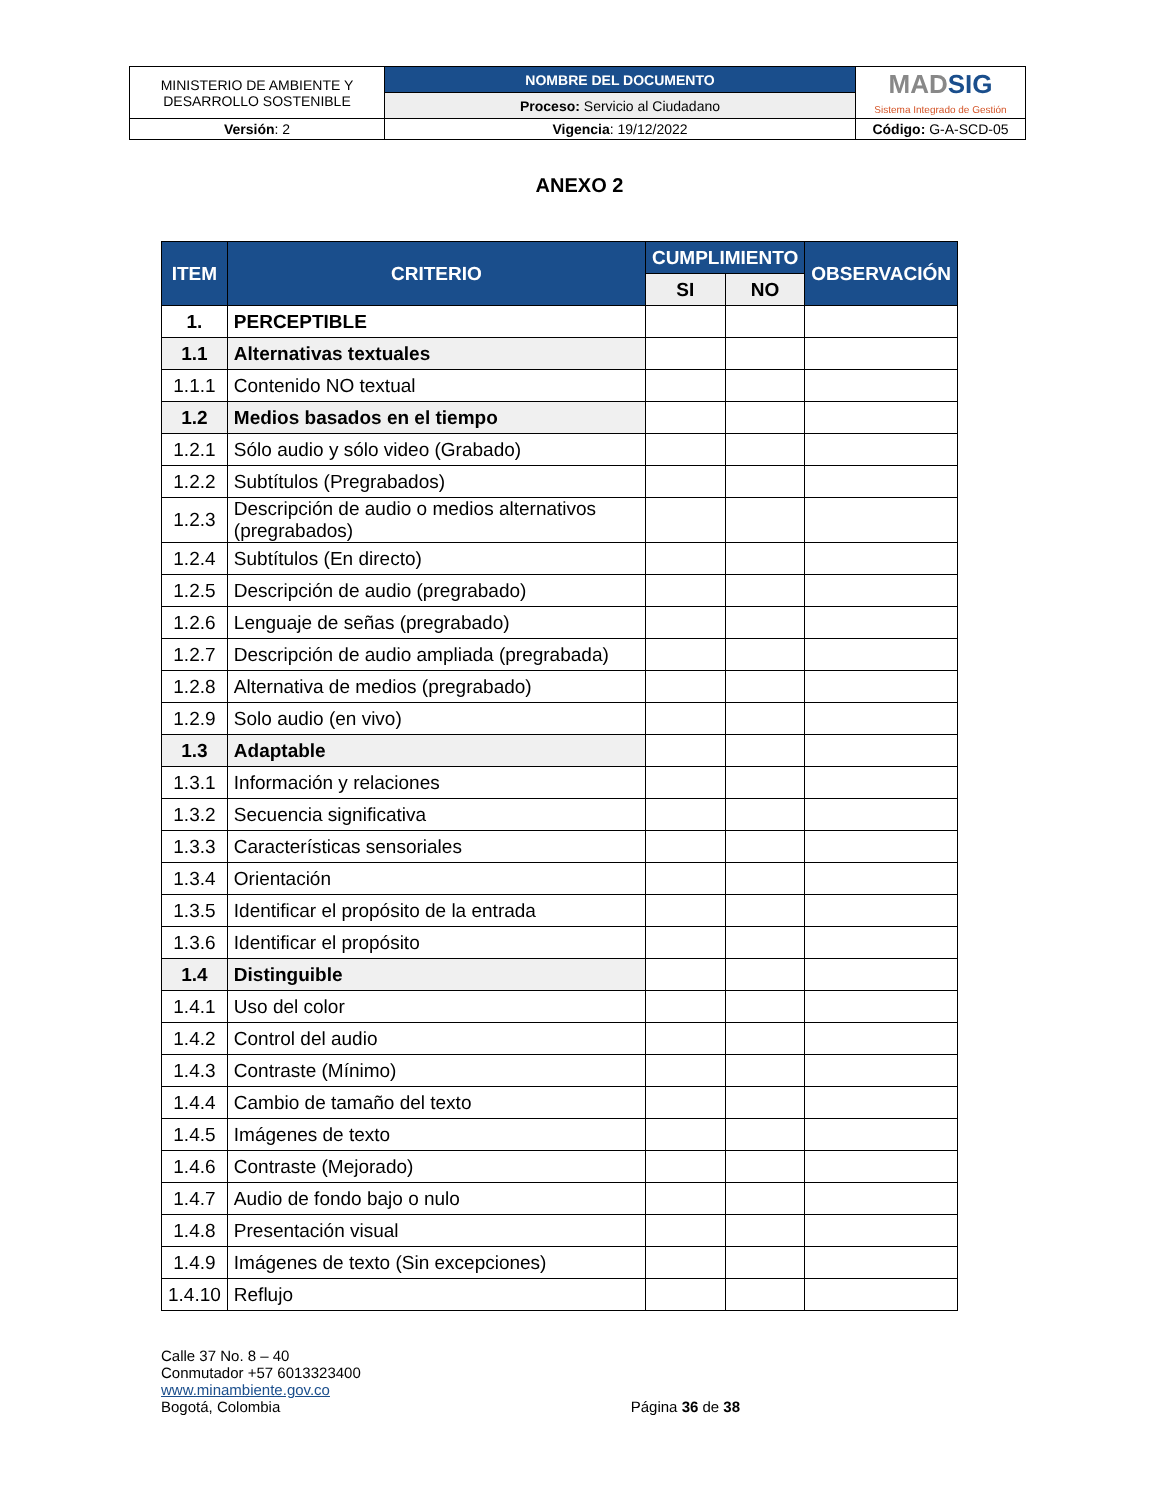| MINISTERIO DE AMBIENTE Y DESARROLLO SOSTENIBLE | NOMBRE DEL DOCUMENTO | MAD SIG Sistema Integrado de Gestión |
| | Proceso: Servicio al Ciudadano | |
| Versión : 2 | Vigencia : 19/12/2022 | Código: G-A-SCD-05 |
ANEXO 2
| ITEM | CRITERIO | CUMPLIMIENTO | | OBSERVACIÓN |
| --- | --- | --- | --- | --- |
| | | SI | NO | |
| 1. | PERCEPTIBLE | | | |
| 1.1 | Alternativas textuales | | | |
| 1.1.1 | Contenido NO textual | | | |
| 1.2 | Medios basados en el tiempo | | | |
| 1.2.1 | Sólo audio y sólo video (Grabado) | | | |
| 1.2.2 | Subtítulos (Pregrabados) | | | |
| 1.2.3 | Descripción de audio o medios alternativos (pregrabados) | | | |
| 1.2.4 | Subtítulos (En directo) | | | |
| 1.2.5 | Descripción de audio (pregrabado) | | | |
| 1.2.6 | Lenguaje de señas (pregrabado) | | | |
| 1.2.7 | Descripción de audio ampliada (pregrabada) | | | |
| 1.2.8 | Alternativa de medios (pregrabado) | | | |
| 1.2.9 | Solo audio (en vivo) | | | |
| 1.3 | Adaptable | | | |
| 1.3.1 | Información y relaciones | | | |
| 1.3.2 | Secuencia significativa | | | |
| 1.3.3 | Características sensoriales | | | |
| 1.3.4 | Orientación | | | |
| 1.3.5 | Identificar el propósito de la entrada | | | |
| 1.3.6 | Identificar el propósito | | | |
| 1.4 | Distinguible | | | |
| 1.4.1 | Uso del color | | | |
| 1.4.2 | Control del audio | | | |
| 1.4.3 | Contraste (Mínimo) | | | |
| 1.4.4 | Cambio de tamaño del texto | | | |
| 1.4.5 | Imágenes de texto | | | |
| 1.4.6 | Contraste (Mejorado) | | | |
| 1.4.7 | Audio de fondo bajo o nulo | | | |
| 1.4.8 | Presentación visual | | | |
| 1.4.9 | Imágenes de texto (Sin excepciones) | | | |
| 1.4.10 | Reflujo | | | |
Calle 37 No. 8 – 40
Conmutador +57 6013323400
www.minambiente.gov.co
Bogotá, Colombia
Página 36 de 38